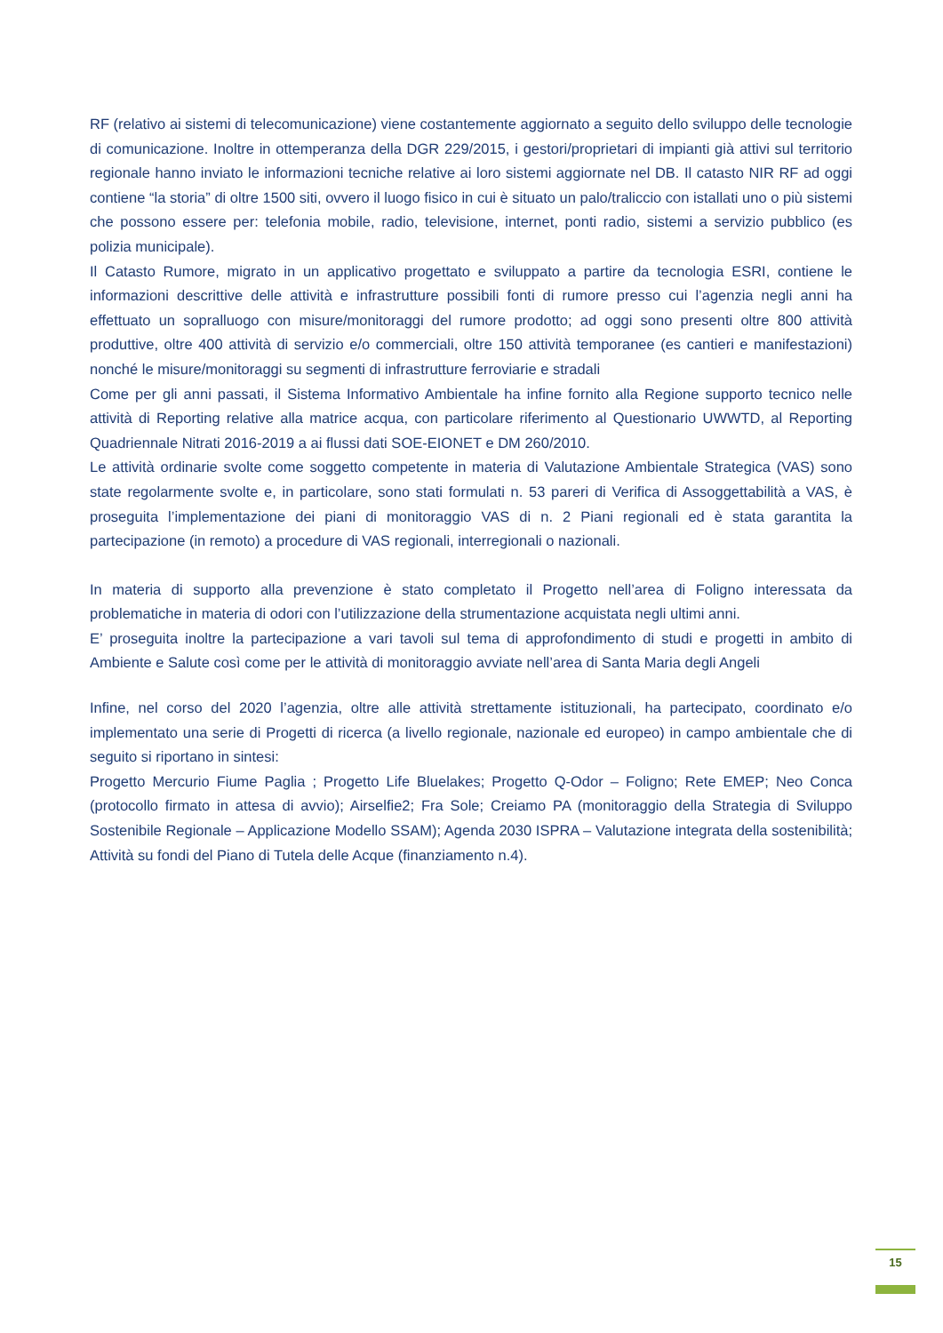RF (relativo ai sistemi di telecomunicazione) viene costantemente aggiornato a seguito dello sviluppo delle tecnologie di comunicazione. Inoltre in ottemperanza della DGR 229/2015, i gestori/proprietari di impianti già attivi sul territorio regionale hanno inviato le informazioni tecniche relative ai loro sistemi aggiornate nel DB. Il catasto NIR RF ad oggi contiene “la storia” di oltre 1500 siti, ovvero il luogo fisico in cui è situato un palo/traliccio con istallati uno o più sistemi che possono essere per: telefonia mobile, radio, televisione, internet, ponti radio, sistemi a servizio pubblico (es polizia municipale).
Il Catasto Rumore, migrato in un applicativo progettato e sviluppato a partire da tecnologia ESRI, contiene le informazioni descrittive delle attività e infrastrutture possibili fonti di rumore presso cui l’agenzia negli anni ha effettuato un sopralluogo con misure/monitoraggi del rumore prodotto; ad oggi sono presenti oltre 800 attività produttive, oltre 400 attività di servizio e/o commerciali, oltre 150 attività temporanee (es cantieri e manifestazioni) nonché le misure/monitoraggi su segmenti di infrastrutture ferroviarie e stradali
Come per gli anni passati, il Sistema Informativo Ambientale ha infine fornito alla Regione supporto tecnico nelle attività di Reporting relative alla matrice acqua, con particolare riferimento al Questionario UWWTD, al Reporting Quadriennale Nitrati 2016-2019 a ai flussi dati SOE-EIONET e DM 260/2010.
Le attività ordinarie svolte come soggetto competente in materia di Valutazione Ambientale Strategica (VAS) sono state regolarmente svolte e, in particolare, sono stati formulati n. 53 pareri di Verifica di Assoggettabilità a VAS, è proseguita l’implementazione dei piani di monitoraggio VAS di n. 2 Piani regionali ed è stata garantita la partecipazione (in remoto) a procedure di VAS regionali, interregionali o nazionali.
In materia di supporto alla prevenzione è stato completato il Progetto nell’area di Foligno interessata da problematiche in materia di odori con l’utilizzazione della strumentazione acquistata negli ultimi anni.
E’ proseguita inoltre la partecipazione a vari tavoli sul tema di approfondimento di studi e progetti in ambito di Ambiente e Salute così come per le attività di monitoraggio avviate nell’area di Santa Maria degli Angeli
Infine, nel corso del 2020 l’agenzia, oltre alle attività strettamente istituzionali, ha partecipato, coordinato e/o implementato una serie di Progetti di ricerca (a livello regionale, nazionale ed europeo) in campo ambientale che di seguito si riportano in sintesi:
Progetto Mercurio Fiume Paglia ; Progetto Life Bluelakes; Progetto Q-Odor – Foligno; Rete EMEP; Neo Conca (protocollo firmato in attesa di avvio); Airselfie2; Fra Sole; Creiamo PA (monitoraggio della Strategia di Sviluppo Sostenibile Regionale – Applicazione Modello SSAM); Agenda 2030 ISPRA – Valutazione integrata della sostenibilità; Attività su fondi del Piano di Tutela delle Acque (finanziamento n.4).
15